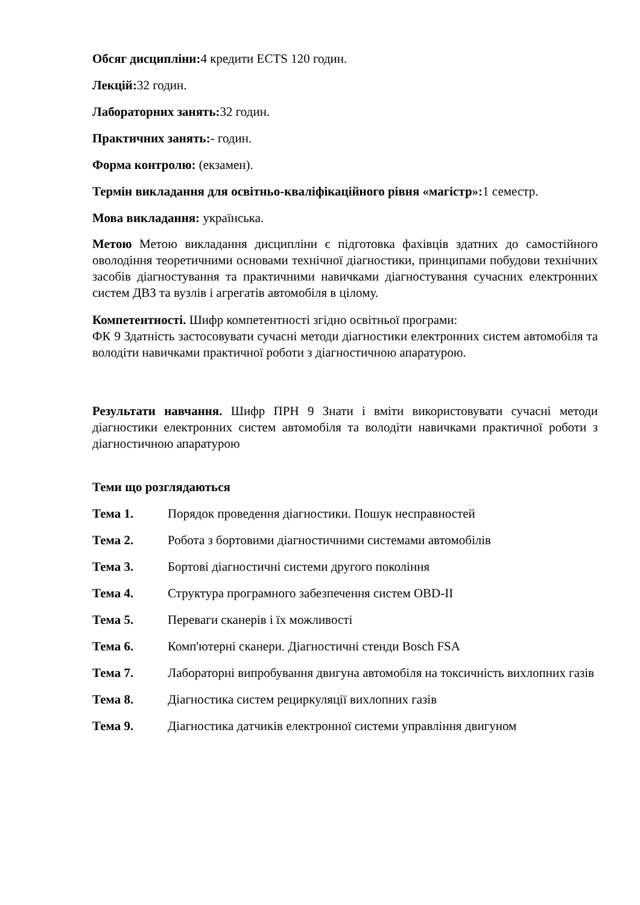Обсяг дисципліни: 4 кредити ECTS 120 годин.
Лекцій: 32 годин.
Лабораторних занять: 32 годин.
Практичних занять:- годин.
Форма контролю: (екзамен).
Термін викладання для освітньо-кваліфікаційного рівня «магістр»: 1 семестр.
Мова викладання: українська.
Метою Метою викладання дисципліни є підготовка фахівців здатних до самостійного оволодіння теоретичними основами технічної діагностики, принципами побудови технічних засобів діагностування та практичними навичками діагностування сучасних електронних систем ДВЗ та вузлів і агрегатів автомобіля в цілому.
Компетентності. Шифр компетентності згідно освітньої програми:
ФК 9 Здатність застосовувати сучасні методи діагностики електронних систем автомобіля та володіти навичками практичної роботи з діагностичною апаратурою.
Результати навчання. Шифр ПРН 9 Знати і вміти використовувати сучасні методи діагностики електронних систем автомобіля та володіти навичками практичної роботи з діагностичною апаратурою
Теми що розглядаються
Тема 1. Порядок проведення діагностики. Пошук несправностей
Тема 2. Робота з бортовими діагностичними системами автомобілів
Тема 3. Бортові діагностичні системи другого покоління
Тема 4. Структура програмного забезпечення систем OBD-II
Тема 5. Переваги сканерів і їх можливості
Тема 6. Комп'ютерні сканери. Діагностичні стенди Bosch FSA
Тема 7. Лабораторні випробування двигуна автомобіля на токсичність вихлопних газів
Тема 8. Діагностика систем рециркуляції вихлопних газів
Тема 9. Діагностика датчиків електронної системи управління двигуном